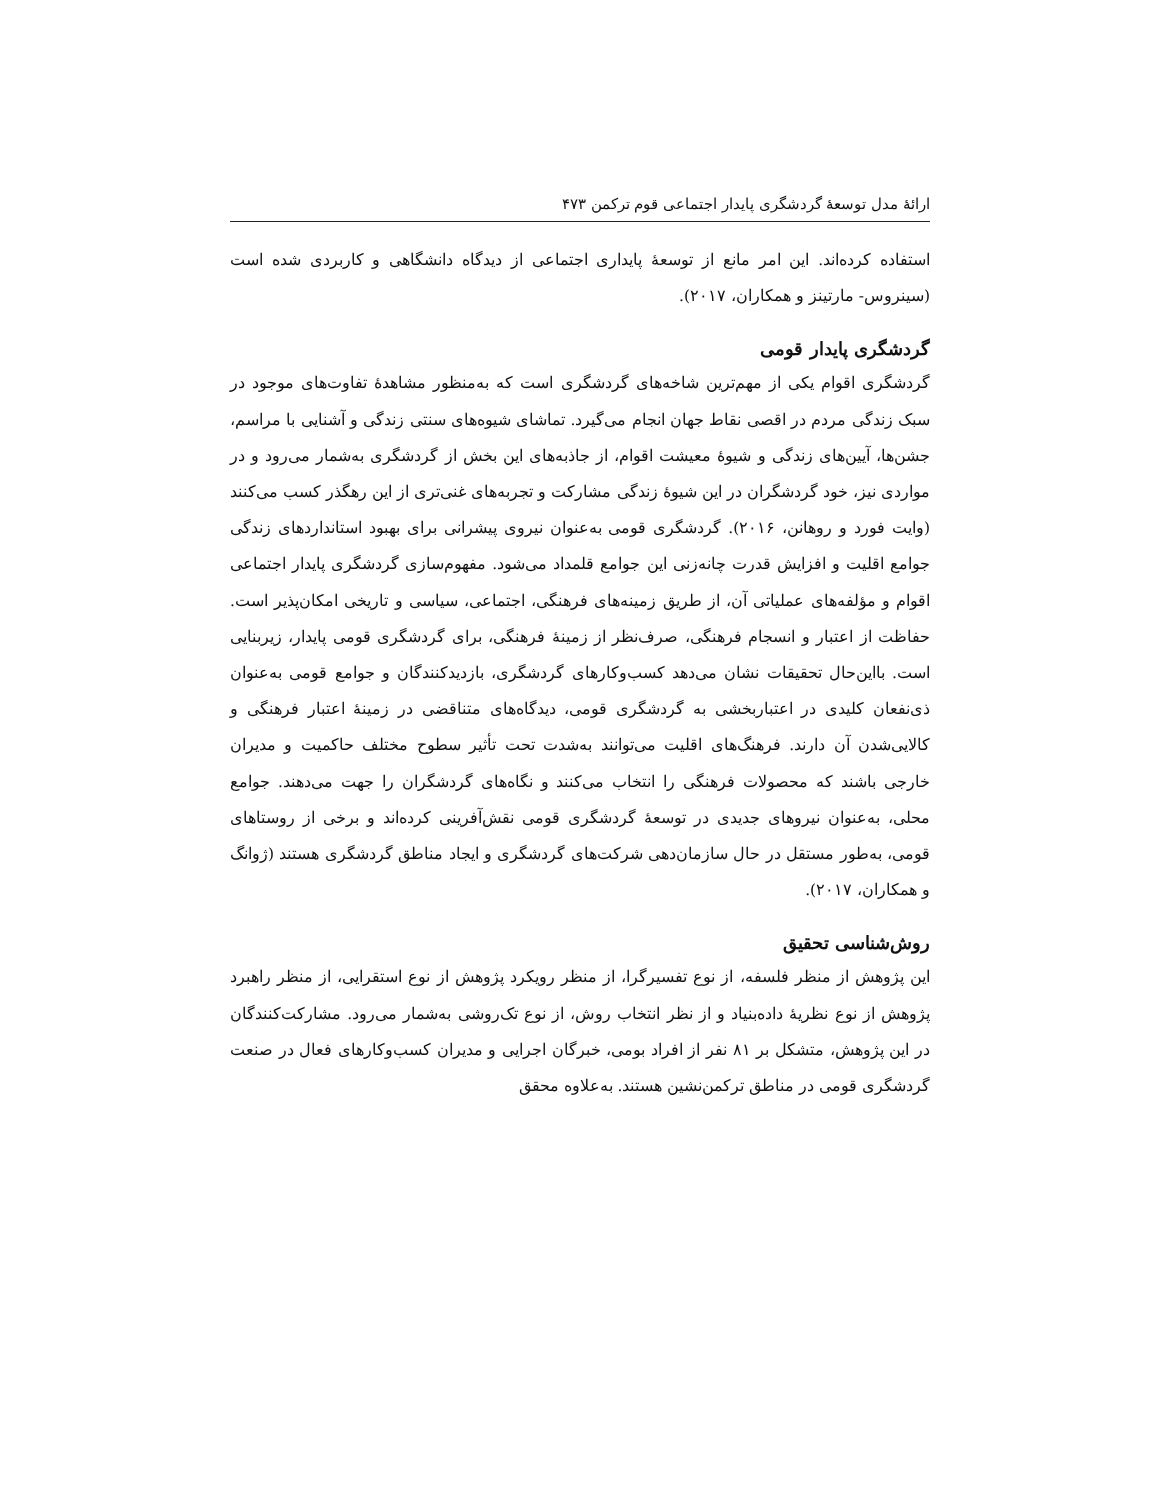ارائهٔ مدل توسعهٔ گردشگری پایدار اجتماعی قوم ترکمن ۴۷۳
استفاده کرده‌اند. این امر مانع از توسعهٔ پایداری اجتماعی از دیدگاه دانشگاهی و کاربردی شده است (سینروس- مارتینز و همکاران، ۲۰۱۷).
گردشگری پایدار قومی
گردشگری اقوام یکی از مهم‌ترین شاخه‌های گردشگری است که به‌منظور مشاهدهٔ تفاوت‌های موجود در سبک زندگی مردم در اقصی نقاط جهان انجام می‌گیرد. تماشای شیوه‌های سنتی زندگی و آشنایی با مراسم، جشن‌ها، آیین‌های زندگی و شیوهٔ معیشت اقوام، از جاذبه‌های این بخش از گردشگری به‌شمار می‌رود و در مواردی نیز، خود گردشگران در این شیوهٔ زندگی مشارکت و تجربه‌های غنی‌تری از این رهگذر کسب می‌کنند (وایت فورد و روهانن، ۲۰۱۶). گردشگری قومی به‌عنوان نیروی پیشرانی برای بهبود استانداردهای زندگی جوامع اقلیت و افزایش قدرت چانه‌زنی این جوامع قلمداد می‌شود. مفهوم‌سازی گردشگری پایدار اجتماعی اقوام و مؤلفه‌های عملیاتی آن، از طریق زمینه‌های فرهنگی، اجتماعی، سیاسی و تاریخی امکان‌پذیر است. حفاظت از اعتبار و انسجام فرهنگی، صرف‌نظر از زمینهٔ فرهنگی، برای گردشگری قومی پایدار، زیربنایی است. بااین‌حال تحقیقات نشان می‌دهد کسب‌وکارهای گردشگری، بازدیدکنندگان و جوامع قومی به‌عنوان ذی‌نفعان کلیدی در اعتباربخشی به گردشگری قومی، دیدگاه‌های متناقضی در زمینهٔ اعتبار فرهنگی و کالایی‌شدن آن دارند. فرهنگ‌های اقلیت می‌توانند به‌شدت تحت تأثیر سطوح مختلف حاکمیت و مدیران خارجی باشند که محصولات فرهنگی را انتخاب می‌کنند و نگاه‌های گردشگران را جهت می‌دهند. جوامع محلی، به‌عنوان نیروهای جدیدی در توسعهٔ گردشگری قومی نقش‌آفرینی کرده‌اند و برخی از روستاهای قومی، به‌طور مستقل در حال سازمان‌دهی شرکت‌های گردشگری و ایجاد مناطق گردشگری هستند (ژوانگ و همکاران، ۲۰۱۷).
روش‌شناسی تحقیق
این پژوهش از منظر فلسفه، از نوع تفسیرگرا، از منظر رویکرد پژوهش از نوع استقرایی، از منظر راهبرد پژوهش از نوع نظریهٔ داده‌بنیاد و از نظر انتخاب روش، از نوع تک‌روشی به‌شمار می‌رود. مشارکت‌کنندگان در این پژوهش، متشکل بر ۸۱ نفر از افراد بومی، خبرگان اجرایی و مدیران کسب‌وکارهای فعال در صنعت گردشگری قومی در مناطق ترکمن‌نشین هستند. به‌علاوه محقق